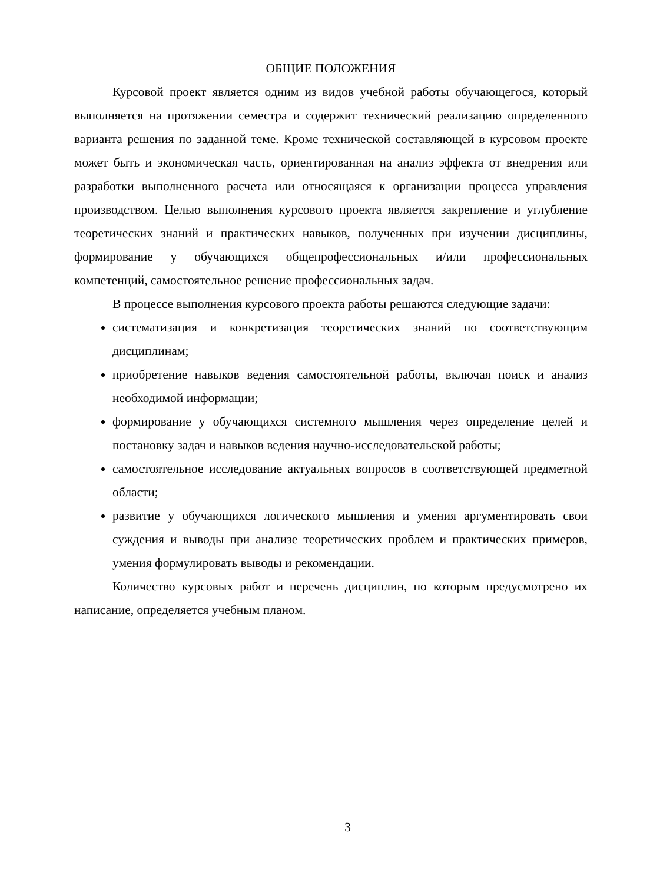ОБЩИЕ ПОЛОЖЕНИЯ
Курсовой проект является одним из видов учебной работы обучающегося, который выполняется на протяжении семестра и содержит технический реализацию определенного варианта решения по заданной теме. Кроме технической составляющей в курсовом проекте может быть и экономическая часть, ориентированная на анализ эффекта от внедрения или разработки выполненного расчета или относящаяся к организации процесса управления производством. Целью выполнения курсового проекта является закрепление и углубление теоретических знаний и практических навыков, полученных при изучении дисциплины, формирование у обучающихся общепрофессиональных и/или профессиональных компетенций, самостоятельное решение профессиональных задач.
В процессе выполнения курсового проекта работы решаются следующие задачи:
систематизация и конкретизация теоретических знаний по соответствующим дисциплинам;
приобретение навыков ведения самостоятельной работы, включая поиск и анализ необходимой информации;
формирование у обучающихся системного мышления через определение целей и постановку задач и навыков ведения научно-исследовательской работы;
самостоятельное исследование актуальных вопросов в соответствующей предметной области;
развитие у обучающихся логического мышления и умения аргументировать свои суждения и выводы при анализе теоретических проблем и практических примеров, умения формулировать выводы и рекомендации.
Количество курсовых работ и перечень дисциплин, по которым предусмотрено их написание, определяется учебным планом.
3